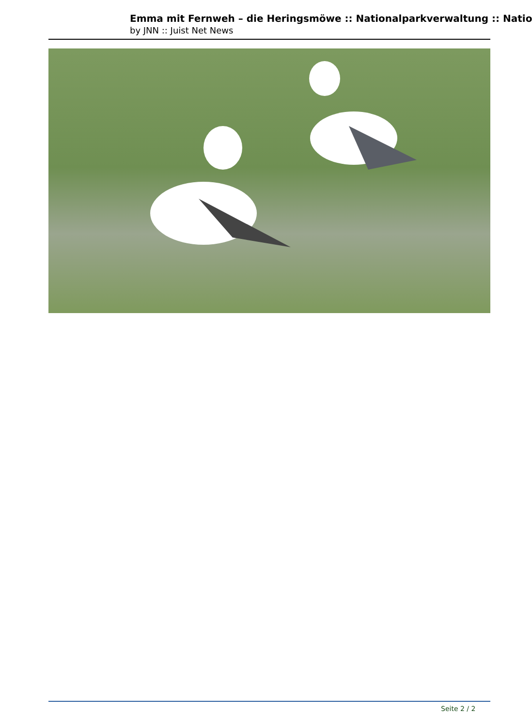Emma mit Fernweh – die Heringsmöwe :: Nationalparkverwaltung :: Natio
by JNN :: Juist Net News
Seite 2 / 2